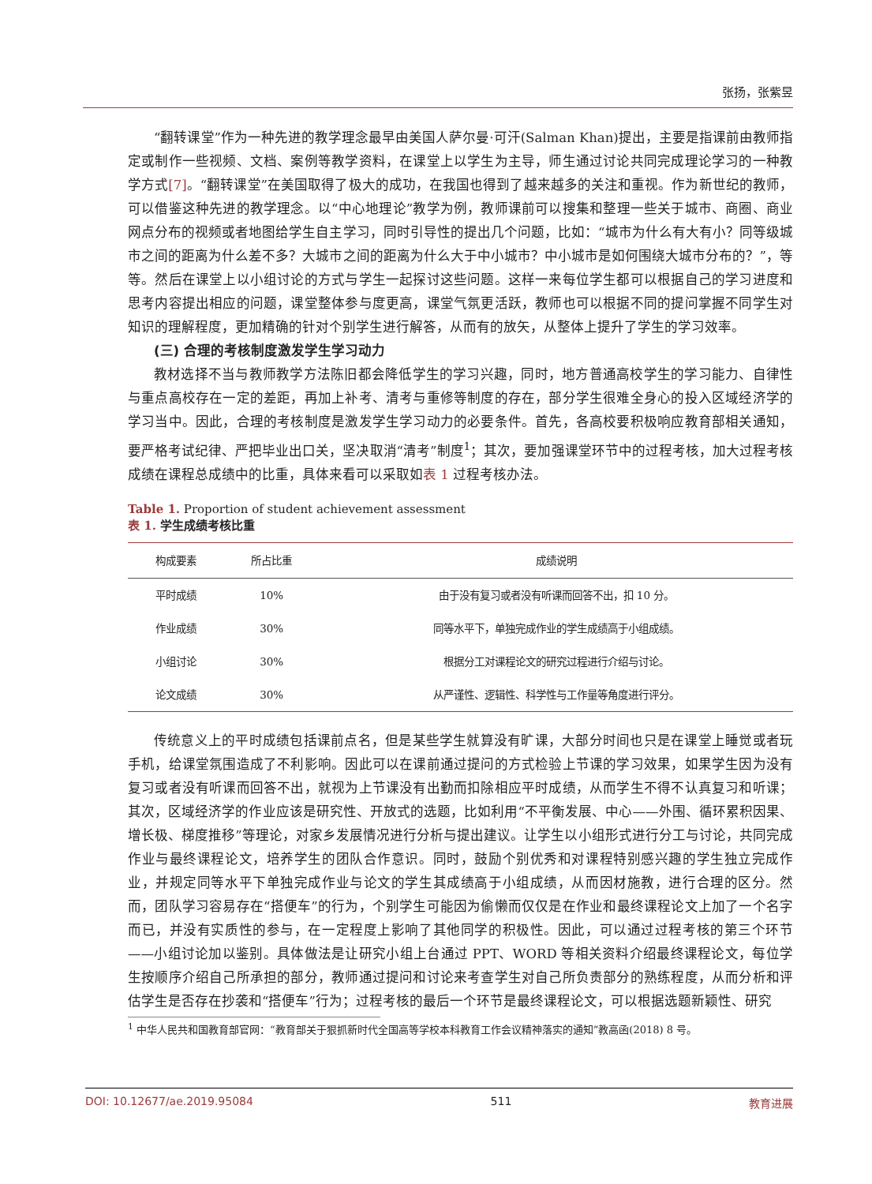张扬，张紫昱
“翻转课堂”作为一种先进的教学理念最早由美国人萨尔曼·可汗(Salman Khan)提出，主要是指课前由教师指定或制作一些视频、文档、案例等教学资料，在课堂上以学生为主导，师生通过讨论共同完成理论学习的一种教学方式[7]。“翻转课堂”在美国取得了极大的成功，在我国也得到了越来越多的关注和重视。作为新世纪的教师，可以借鉴这种先进的教学理念。以“中心地理论”教学为例，教师课前可以搜集和整理一些关于城市、商圈、商业网点分布的视频或者地图给学生自主学习，同时引导性的提出几个问题，比如：“城市为什么有大有小？同等级城市之间的距离为什么差不多？大城市之间的距离为什么大于中小城市？中小城市是如何围绕大城市分布的？”，等等。然后在课堂上以小组讨论的方式与学生一起探讨这些问题。这样一来每位学生都可以根据自己的学习进度和思考内容提出相应的问题，课堂整体参与度更高，课堂气氛更活跃，教师也可以根据不同的提问掌握不同学生对知识的理解程度，更加精确的针对个别学生进行解答，从而有的放矢，从整体上提升了学生的学习效率。
(三) 合理的考核制度激发学生学习动力
教材选择不当与教师教学方法陈旧都会降低学生的学习兴趣，同时，地方普通高校学生的学习能力、自律性与重点高校存在一定的差距，再加上补考、清考与重修等制度的存在，部分学生很难全身心的投入区域经济学的学习当中。因此，合理的考核制度是激发学生学习动力的必要条件。首先，各高校要积极响应教育部相关通知，要严格考试纪律、严把毕业出口关，坚决取消“清考”制度<sup>1</sup>；其次，要加强课堂环节中的过程考核，加大过程考核成绩在课程总成绩中的比重，具体来看可以采取如表 1 过程考核办法。
Table 1. Proportion of student achievement assessment
表 1. 学生成绩考核比重
| 构成要素 | 所占比重 | 成绩说明 |
| --- | --- | --- |
| 平时成绩 | 10% | 由于没有复习或者没有听课而回答不出，扣 10 分。 |
| 作业成绩 | 30% | 同等水平下，单独完成作业的学生成绩高于小组成绩。 |
| 小组讨论 | 30% | 根据分工对课程论文的研究过程进行介绍与讨论。 |
| 论文成绩 | 30% | 从严谨性、逻辑性、科学性与工作量等角度进行评分。 |
传统意义上的平时成绩包括课前点名，但是某些学生就算没有旷课，大部分时间也只是在课堂上睡觉或者玩手机，给课堂氛围造成了不利影响。因此可以在课前通过提问的方式检验上节课的学习效果，如果学生因为没有复习或者没有听课而回答不出，就视为上节课没有出勤而扣除相应平时成绩，从而学生不得不认真复习和听课；其次，区域经济学的作业应该是研究性、开放式的选题，比如利用“不平衡发展、中心——外围、循环累积因果、增长极、梯度推移”等理论，对家乡发展情况进行分析与提出建议。让学生以小组形式进行分工与讨论，共同完成作业与最终课程论文，培养学生的团队合作意识。同时，鼓励个别优秀和对课程特别感兴趣的学生独立完成作业，并规定同等水平下单独完成作业与论文的学生其成绩高于小组成绩，从而因材施教，进行合理的区分。然而，团队学习容易存在“搭便车”的行为，个别学生可能因为偷懒而仅仅是在作业和最终课程论文上加了一个名字而已，并没有实质性的参与，在一定程度上影响了其他同学的积极性。因此，可以通过过程考核的第三个环节——小组讨论加以鉴别。具体做法是让研究小组上台通过 PPT、WORD 等相关资料介绍最终课程论文，每位学生按顺序介绍自己所承担的部分，教师通过提问和讨论来考查学生对自己所负责部分的熟练程度，从而分析和评估学生是否存在抄袭和“搭便车”行为；过程考核的最后一个环节是最终课程论文，可以根据选题新颖性、研究
<sup>1</sup> 中华人民共和国教育部官网：“教育部关于狠抓新时代全国高等学校本科教育工作会议精神落实的通知”教高函(2018) 8 号。
DOI: 10.12677/ae.2019.95084 511 教育进展